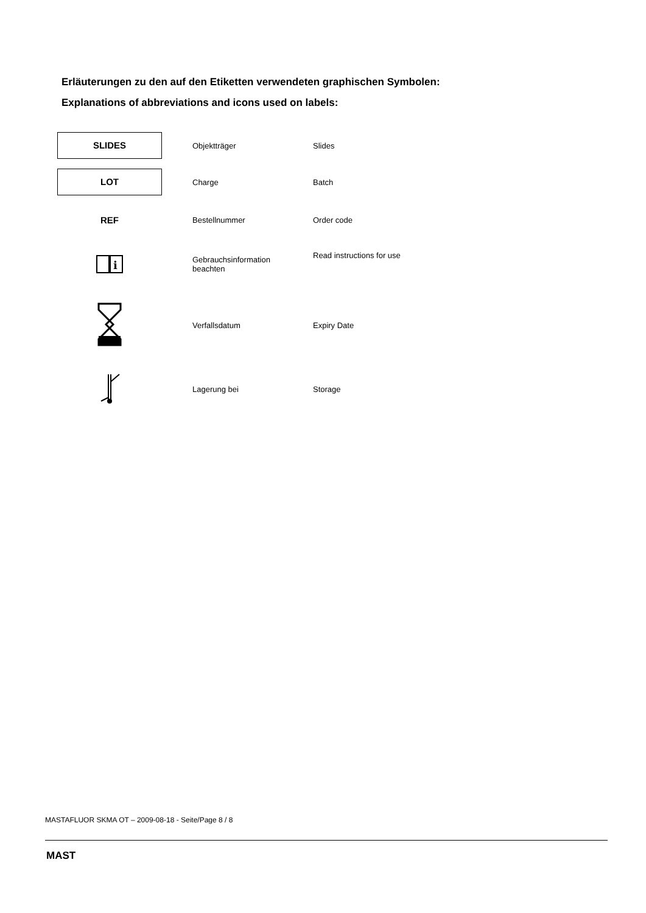Erläuterungen zu den auf den Etiketten verwendeten graphischen Symbolen:
Explanations of abbreviations and icons used on labels:
| SLIDES | Objektträger | Slides |
| LOT | Charge | Batch |
| REF | Bestellnummer | Order code |
| i | Gebrauchsinformation beachten | Read instructions for use |
| | Verfallsdatum | Expiry Date |
| | Lagerung bei | Storage |
MASTAFLUOR SKMA OT – 2009-08-18 - Seite/Page 8 / 8
MAST